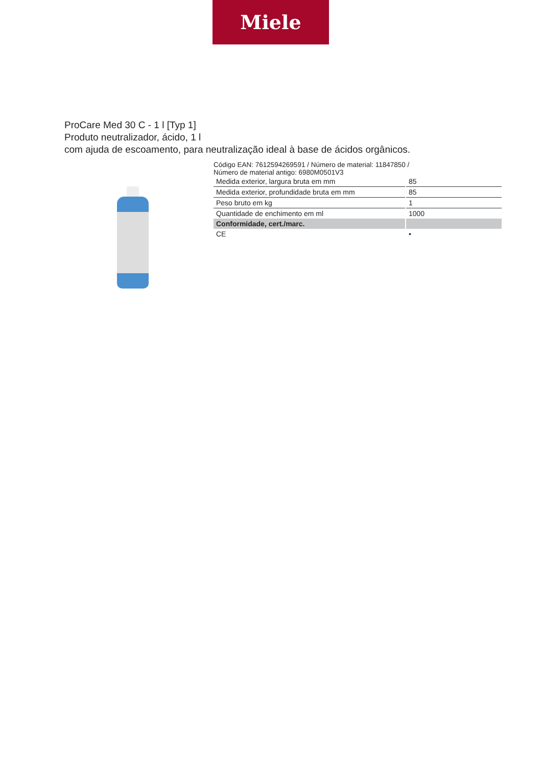Miele
ProCare Med 30 C - 1 l [Typ 1]
Produto neutralizador, ácido, 1 l
com ajuda de escoamento, para neutralização ideal à base de ácidos orgânicos.
Código EAN: 7612594269591 / Número de material: 11847850 /
Número de material antigo: 6980M0501V3
| Medida exterior, largura bruta em mm | 85 |
| Medida exterior, profundidade bruta em mm | 85 |
| Peso bruto em kg | 1 |
| Quantidade de enchimento em ml | 1000 |
| Conformidade, cert./marc. | |
| CE | • |